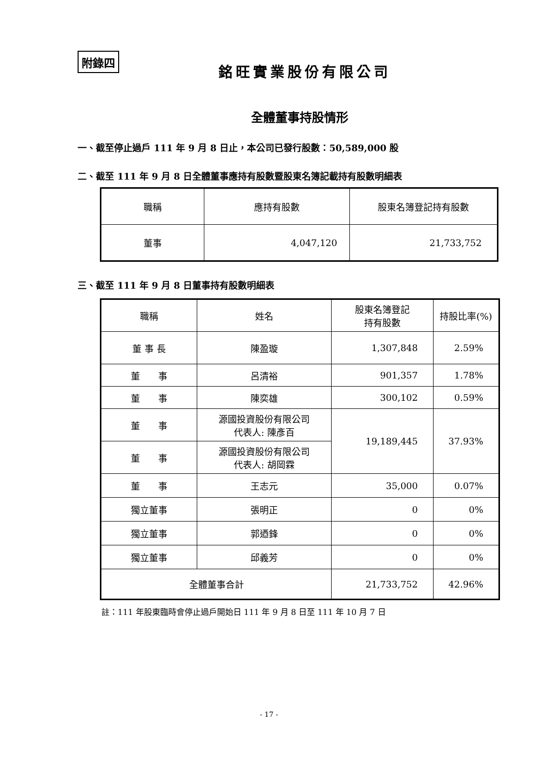附錄四
銘旺實業股份有限公司
全體董事持股情形
一、截至停止過戶 111 年 9 月 8 日止，本公司已發行股數：50,589,000 股
二、截至 111 年 9 月 8 日全體董事應持有股數暨股東名簿記載持有股數明細表
| 職稱 | 應持有股數 | 股東名簿登記持有股數 |
| --- | --- | --- |
| 董事 | 4,047,120 | 21,733,752 |
三、截至 111 年 9 月 8 日董事持有股數明細表
| 職稱 | 姓名 | 股東名簿登記 持有股數 | 持股比率(%) |
| --- | --- | --- | --- |
| 董 事 長 | 陳盈璇 | 1,307,848 | 2.59% |
| 董 事 | 呂清裕 | 901,357 | 1.78% |
| 董 事 | 陳奕雄 | 300,102 | 0.59% |
| 董 事 | 源國投資股份有限公司 代表人: 陳彥百 | 19,189,445 | 37.93% |
| 董 事 | 源國投資股份有限公司 代表人: 胡岡霖 | | |
| 董 事 | 王志元 | 35,000 | 0.07% |
| 獨立董事 | 張明正 | 0 | 0% |
| 獨立董事 | 郭迺鋒 | 0 | 0% |
| 獨立董事 | 邱義芳 | 0 | 0% |
| 全體董事合計 | | 21,733,752 | 42.96% |
註：111 年股東臨時會停止過戶開始日 111 年 9 月 8 日至 111 年 10 月 7 日
- 17 -